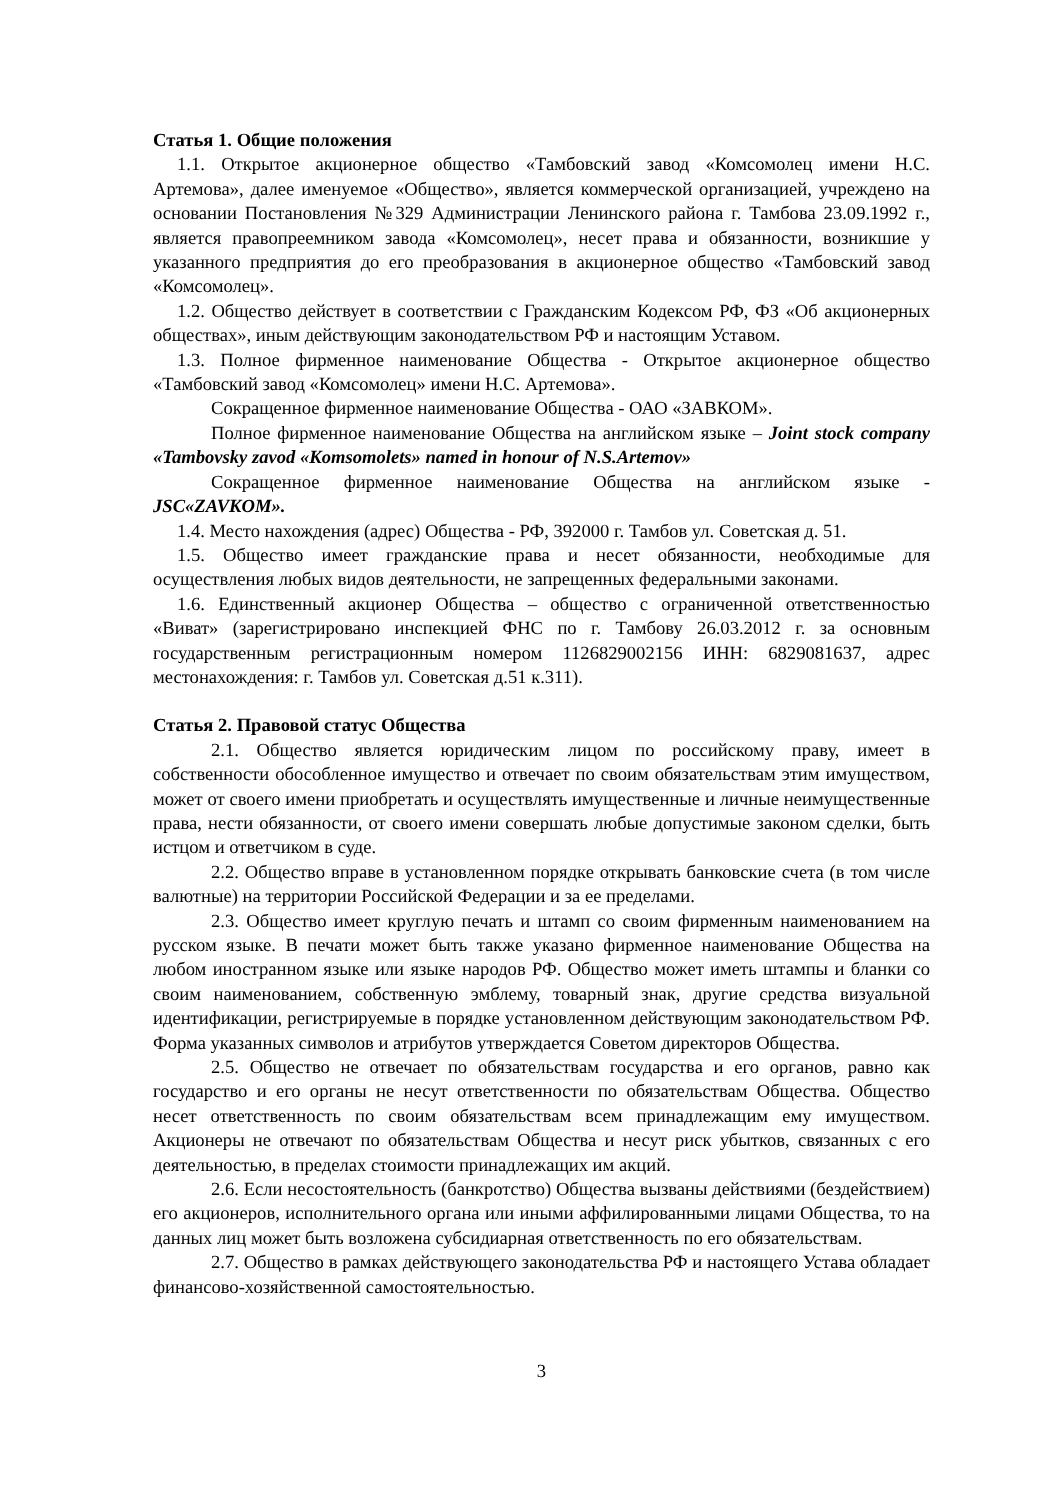Статья 1. Общие положения
1.1. Открытое акционерное общество «Тамбовский завод «Комсомолец имени Н.С. Артемова», далее именуемое «Общество», является коммерческой организацией, учреждено на основании Постановления №329 Администрации Ленинского района г. Тамбова 23.09.1992 г., является правопреемником завода «Комсомолец», несет права и обязанности, возникшие у указанного предприятия до его преобразования в акционерное общество «Тамбовский завод «Комсомолец».
1.2. Общество действует в соответствии с Гражданским Кодексом РФ, ФЗ «Об акционерных обществах», иным действующим законодательством РФ и настоящим Уставом.
1.3. Полное фирменное наименование Общества - Открытое акционерное общество «Тамбовский завод «Комсомолец» имени Н.С. Артемова».
Сокращенное фирменное наименование Общества - ОАО «ЗАВКОМ».
Полное фирменное наименование Общества на английском языке – Joint stock company «Tambovsky zavod «Komsomolets» named in honour of N.S.Artemov»
Сокращенное фирменное наименование Общества на английском языке - JSC«ZAVKOM».
1.4. Место нахождения (адрес) Общества - РФ, 392000 г. Тамбов ул. Советская д. 51.
1.5. Общество имеет гражданские права и несет обязанности, необходимые для осуществления любых видов деятельности, не запрещенных федеральными законами.
1.6. Единственный акционер Общества – общество с ограниченной ответственностью «Виват» (зарегистрировано инспекцией ФНС по г. Тамбову 26.03.2012 г. за основным государственным регистрационным номером 1126829002156 ИНН: 6829081637, адрес местонахождения: г. Тамбов ул. Советская д.51 к.311).
Статья 2. Правовой статус Общества
2.1. Общество является юридическим лицом по российскому праву, имеет в собственности обособленное имущество и отвечает по своим обязательствам этим имуществом, может от своего имени приобретать и осуществлять имущественные и личные неимущественные права, нести обязанности, от своего имени совершать любые допустимые законом сделки, быть истцом и ответчиком в суде.
2.2. Общество вправе в установленном порядке открывать банковские счета (в том числе валютные) на территории Российской Федерации и за ее пределами.
2.3. Общество имеет круглую печать и штамп со своим фирменным наименованием на русском языке. В печати может быть также указано фирменное наименование Общества на любом иностранном языке или языке народов РФ. Общество может иметь штампы и бланки со своим наименованием, собственную эмблему, товарный знак, другие средства визуальной идентификации, регистрируемые в порядке установленном действующим законодательством РФ. Форма указанных символов и атрибутов утверждается Советом директоров Общества.
2.5. Общество не отвечает по обязательствам государства и его органов, равно как государство и его органы не несут ответственности по обязательствам Общества. Общество несет ответственность по своим обязательствам всем принадлежащим ему имуществом. Акционеры не отвечают по обязательствам Общества и несут риск убытков, связанных с его деятельностью, в пределах стоимости принадлежащих им акций.
2.6. Если несостоятельность (банкротство) Общества вызваны действиями (бездействием) его акционеров, исполнительного органа или иными аффилированными лицами Общества, то на данных лиц может быть возложена субсидиарная ответственность по его обязательствам.
2.7. Общество в рамках действующего законодательства РФ и настоящего Устава обладает финансово-хозяйственной самостоятельностью.
3